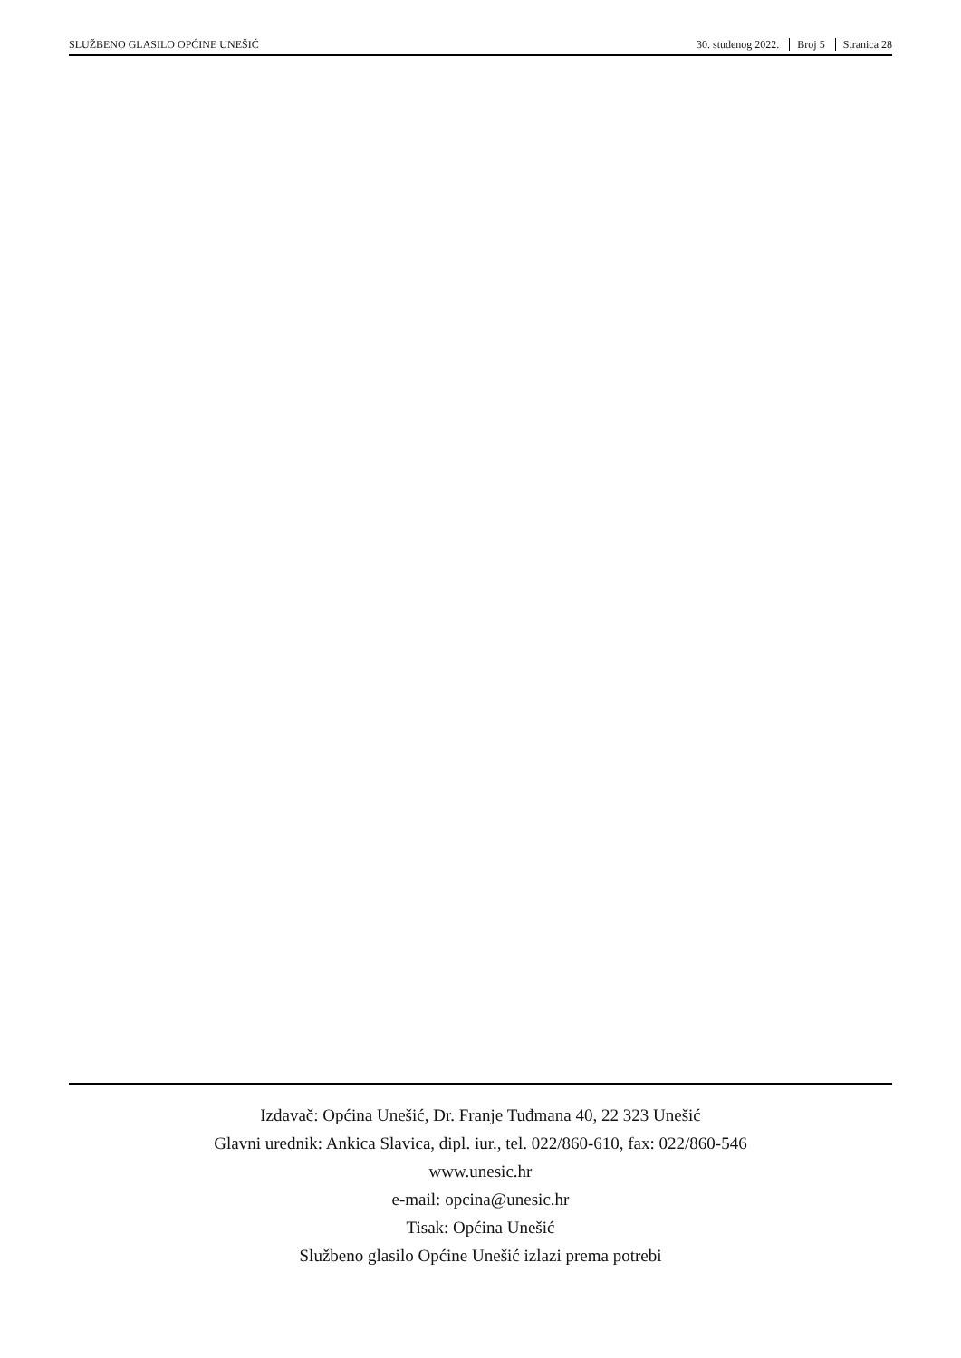SLUŽBENO GLASILO OPĆINE UNEŠIĆ 30. studenog 2022. Broj 5 Stranica 28
Izdavač: Općina Unešić, Dr. Franje Tuđmana 40, 22 323 Unešić
Glavni urednik: Ankica Slavica, dipl. iur., tel. 022/860-610, fax: 022/860-546
www.unesic.hr
e-mail: opcina@unesic.hr
Tisak: Općina Unešić
Službeno glasilo Općine Unešić izlazi prema potrebi